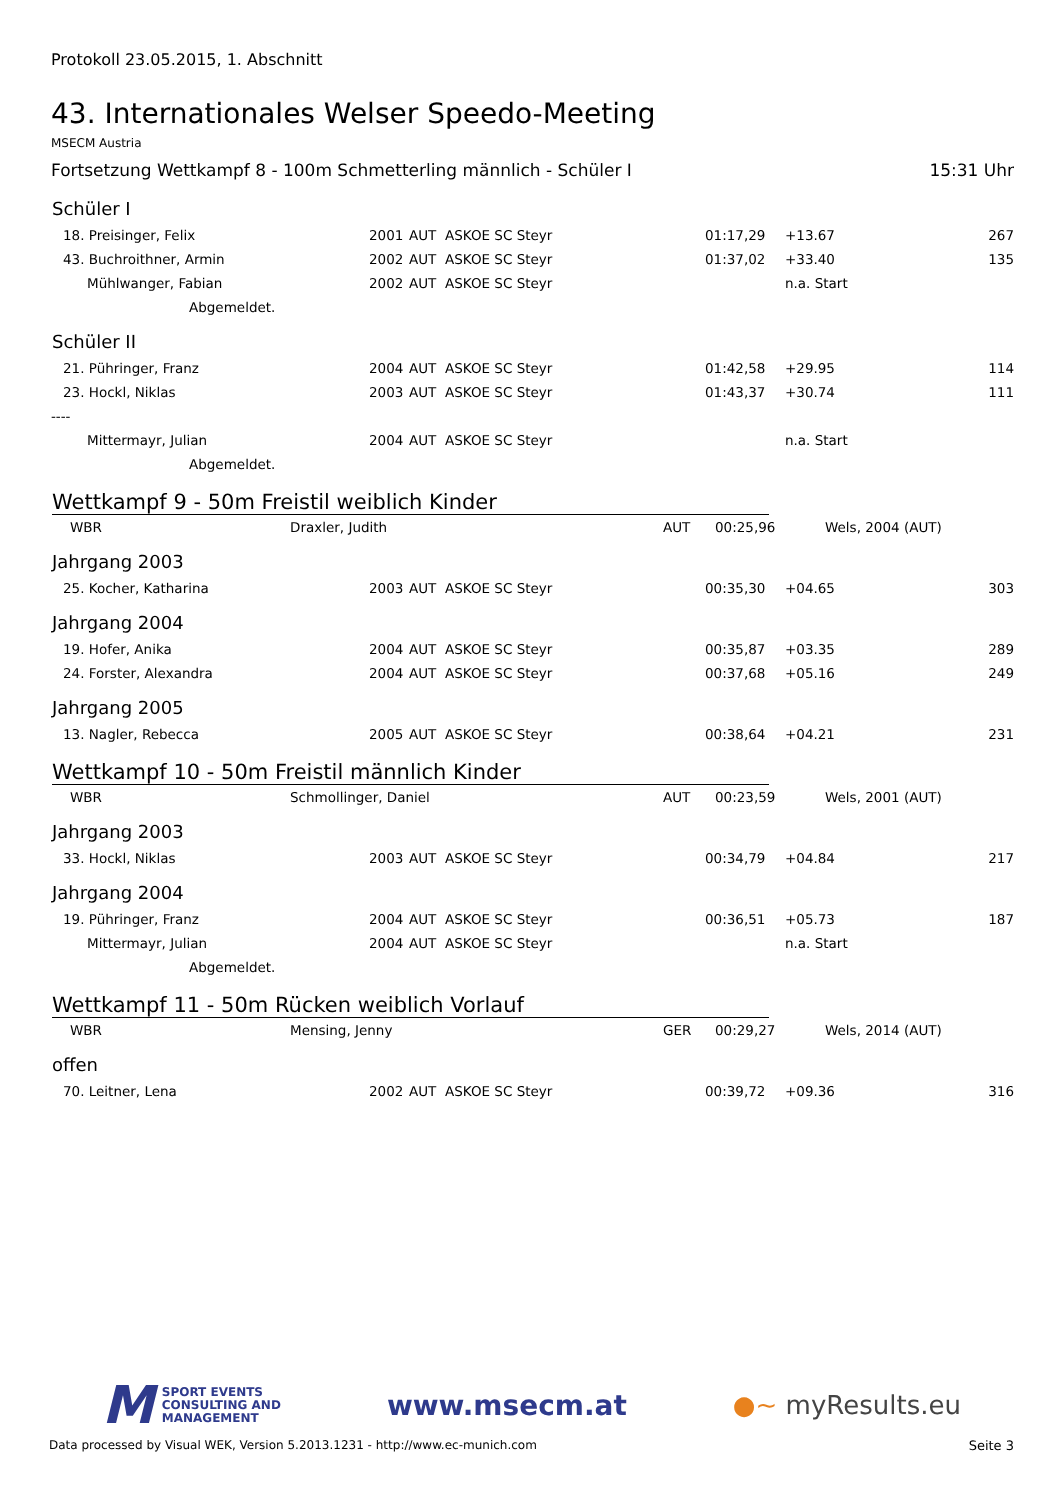Protokoll 23.05.2015, 1. Abschnitt
43. Internationales Welser Speedo-Meeting
MSECM Austria
Fortsetzung Wettkampf 8 - 100m Schmetterling männlich - Schüler I 15:31 Uhr
Schüler I
| 18. Preisinger, Felix | 2001 | AUT | ASKOE SC Steyr | 01:17,29 | +13.67 | 267 |
| 43. Buchroithner, Armin | 2002 | AUT | ASKOE SC Steyr | 01:37,02 | +33.40 | 135 |
| Mühlwanger, Fabian | 2002 | AUT | ASKOE SC Steyr | | n.a. Start | |
| Abgemeldet. | | | | | | |
Schüler II
| 21. Pühringer, Franz | 2004 | AUT | ASKOE SC Steyr | 01:42,58 | +29.95 | 114 |
| 23. Hockl, Niklas | 2003 | AUT | ASKOE SC Steyr | 01:43,37 | +30.74 | 111 |
| ---- | | | | | | |
| Mittermayr, Julian | 2004 | AUT | ASKOE SC Steyr | | n.a. Start | |
| Abgemeldet. | | | | | | |
Wettkampf 9 - 50m Freistil weiblich Kinder
| WBR | Draxler, Judith | AUT | 00:25,96 | Wels, 2004 (AUT) |
Jahrgang 2003
| 25. Kocher, Katharina | 2003 | AUT | ASKOE SC Steyr | 00:35,30 | +04.65 | 303 |
Jahrgang 2004
| 19. Hofer, Anika | 2004 | AUT | ASKOE SC Steyr | 00:35,87 | +03.35 | 289 |
| 24. Forster, Alexandra | 2004 | AUT | ASKOE SC Steyr | 00:37,68 | +05.16 | 249 |
Jahrgang 2005
| 13. Nagler, Rebecca | 2005 | AUT | ASKOE SC Steyr | 00:38,64 | +04.21 | 231 |
Wettkampf 10 - 50m Freistil männlich Kinder
| WBR | Schmollinger, Daniel | AUT | 00:23,59 | Wels, 2001 (AUT) |
Jahrgang 2003
| 33. Hockl, Niklas | 2003 | AUT | ASKOE SC Steyr | 00:34,79 | +04.84 | 217 |
Jahrgang 2004
| 19. Pühringer, Franz | 2004 | AUT | ASKOE SC Steyr | 00:36,51 | +05.73 | 187 |
| Mittermayr, Julian | 2004 | AUT | ASKOE SC Steyr | | n.a. Start | |
| Abgemeldet. | | | | | | |
Wettkampf 11 - 50m Rücken weiblich Vorlauf
| WBR | Mensing, Jenny | GER | 00:29,27 | Wels, 2014 (AUT) |
offen
| 70. Leitner, Lena | 2002 | AUT | ASKOE SC Steyr | 00:39,72 | +09.36 | 316 |
M SPORT EVENTS
CONSULTING AND
MANAGEMENT
www.msecm.at ●~ myResults.eu
Data processed by Visual WEK, Version 5.2013.1231 - http://www.ec-munich.com Seite 3